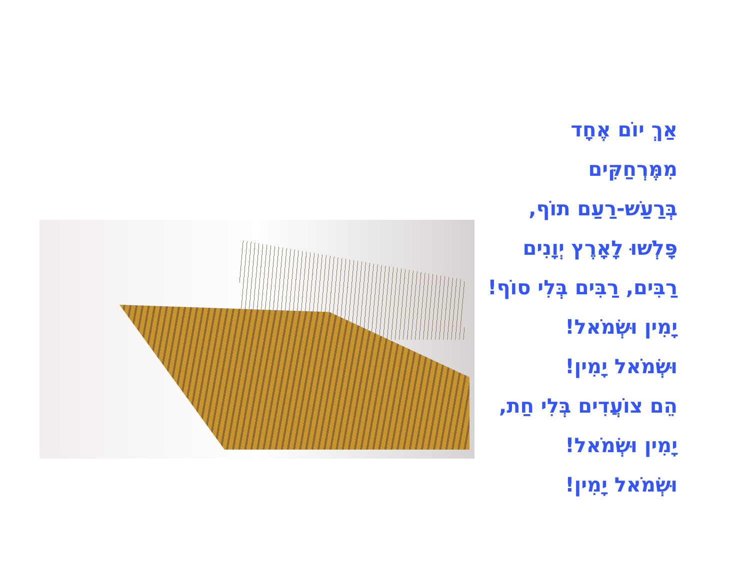אַךְ יוֹם אֶחָד מִמֶּרְחַקִּים
בְּרַעַשׁ-רַעַם תוֹף,
פָּלְשׁוּ לָאָרֶץ יְוָנִים
רַבִּים, רַבִּים בְּלִי סוֹף!
יָמִין וּשְׂמֹאל!
וּשְׂמֹאל יָמִין!
הֵם צוֹעֲדִים בְּלִי חַת,
יָמִין וּשְׂמֹאל!
וּשְׂמֹאל יָמִין!